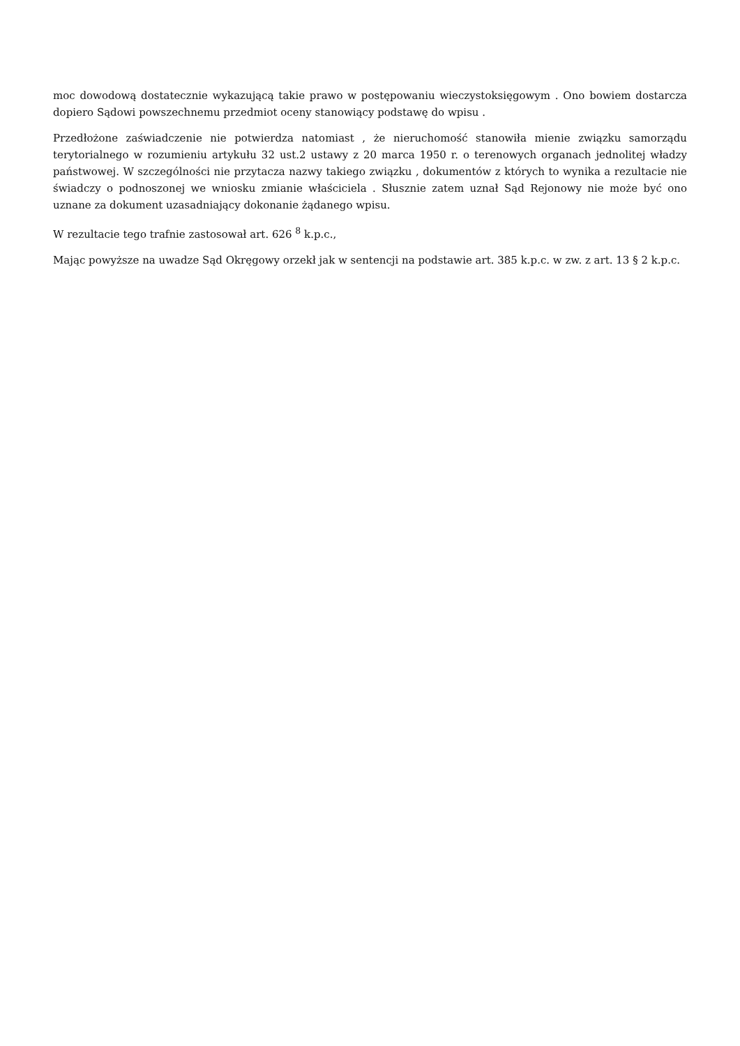moc dowodową dostatecznie wykazującą takie prawo w postępowaniu wieczystoksięgowym . Ono bowiem dostarcza dopiero Sądowi powszechnemu przedmiot oceny stanowiący podstawę do wpisu .
Przedłożone zaświadczenie nie potwierdza natomiast , że nieruchomość stanowiła mienie związku samorządu terytorialnego w rozumieniu artykułu 32 ust.2 ustawy z 20 marca 1950 r. o terenowych organach jednolitej władzy państwowej. W szczególności nie przytacza nazwy takiego związku , dokumentów z których to wynika a rezultacie nie świadczy o podnoszonej we wniosku zmianie właściciela . Słusznie zatem uznał Sąd Rejonowy nie może być ono uznane za dokument uzasadniający dokonanie żądanego wpisu.
W rezultacie tego trafnie zastosował art. 626 <sup>8</sup> k.p.c.,
Mając powyższe na uwadze Sąd Okręgowy orzekł jak w sentencji na podstawie art. 385 k.p.c. w zw. z art. 13 § 2 k.p.c.